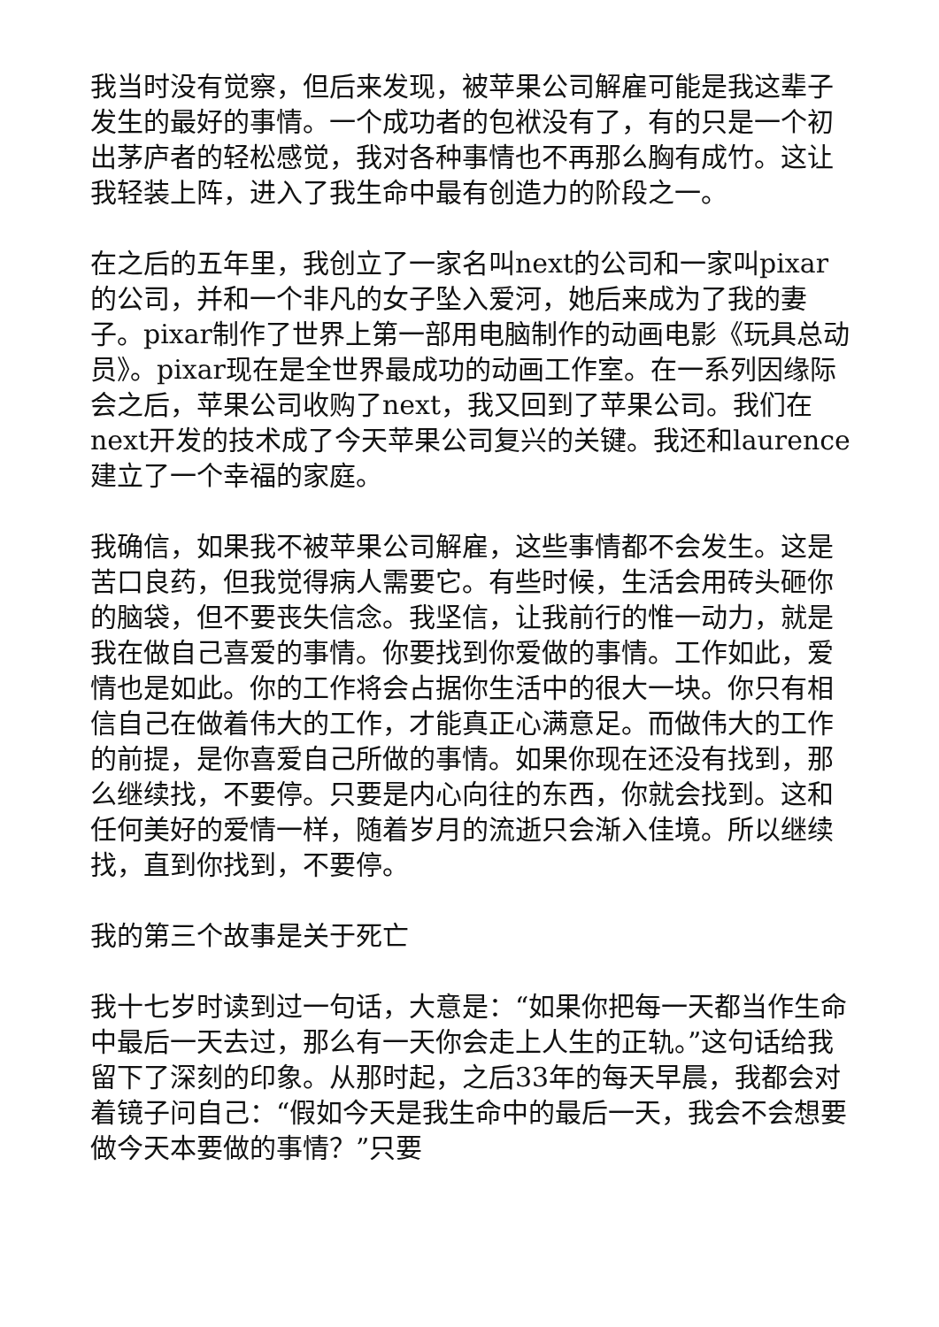我当时没有觉察，但后来发现，被苹果公司解雇可能是我这辈子发生的最好的事情。一个成功者的包袱没有了，有的只是一个初出茅庐者的轻松感觉，我对各种事情也不再那么胸有成竹。这让我轻装上阵，进入了我生命中最有创造力的阶段之一。
在之后的五年里，我创立了一家名叫next的公司和一家叫pixar的公司，并和一个非凡的女子坠入爱河，她后来成为了我的妻子。pixar制作了世界上第一部用电脑制作的动画电影《玩具总动员》。pixar现在是全世界最成功的动画工作室。在一系列因缘际会之后，苹果公司收购了next，我又回到了苹果公司。我们在next开发的技术成了今天苹果公司复兴的关键。我还和laurence建立了一个幸福的家庭。
我确信，如果我不被苹果公司解雇，这些事情都不会发生。这是苦口良药，但我觉得病人需要它。有些时候，生活会用砖头砸你的脑袋，但不要丧失信念。我坚信，让我前行的惟一动力，就是我在做自己喜爱的事情。你要找到你爱做的事情。工作如此，爱情也是如此。你的工作将会占据你生活中的很大一块。你只有相信自己在做着伟大的工作，才能真正心满意足。而做伟大的工作的前提，是你喜爱自己所做的事情。如果你现在还没有找到，那么继续找，不要停。只要是内心向往的东西，你就会找到。这和任何美好的爱情一样，随着岁月的流逝只会渐入佳境。所以继续找，直到你找到，不要停。
我的第三个故事是关于死亡
我十七岁时读到过一句话，大意是：“如果你把每一天都当作生命中最后一天去过，那么有一天你会走上人生的正轨。”这句话给我留下了深刻的印象。从那时起，之后33年的每天早晨，我都会对着镜子问自己：“假如今天是我生命中的最后一天，我会不会想要做今天本要做的事情？”只要